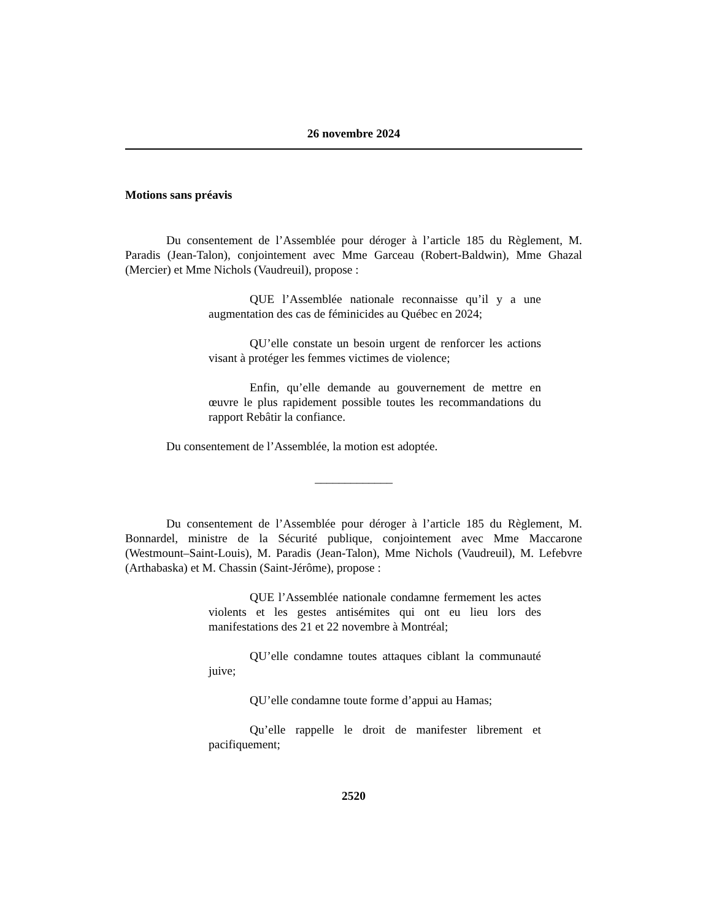26 novembre 2024
Motions sans préavis
Du consentement de l’Assemblée pour déroger à l’article 185 du Règlement, M. Paradis (Jean-Talon), conjointement avec Mme Garceau (Robert-Baldwin), Mme Ghazal (Mercier) et Mme Nichols (Vaudreuil), propose :
QUE l’Assemblée nationale reconnaisse qu’il y a une augmentation des cas de féminicides au Québec en 2024;
QU’elle constate un besoin urgent de renforcer les actions visant à protéger les femmes victimes de violence;
Enfin, qu’elle demande au gouvernement de mettre en œuvre le plus rapidement possible toutes les recommandations du rapport Rebâtir la confiance.
Du consentement de l’Assemblée, la motion est adoptée.
_____________
Du consentement de l’Assemblée pour déroger à l’article 185 du Règlement, M. Bonnardel, ministre de la Sécurité publique, conjointement avec Mme Maccarone (Westmount–Saint-Louis), M. Paradis (Jean-Talon), Mme Nichols (Vaudreuil), M. Lefebvre (Arthabaska) et M. Chassin (Saint-Jérôme), propose :
QUE l’Assemblée nationale condamne fermement les actes violents et les gestes antisémites qui ont eu lieu lors des manifestations des 21 et 22 novembre à Montréal;
QU’elle condamne toutes attaques ciblant la communauté juive;
QU’elle condamne toute forme d’appui au Hamas;
Qu’elle rappelle le droit de manifester librement et pacifiquement;
2520